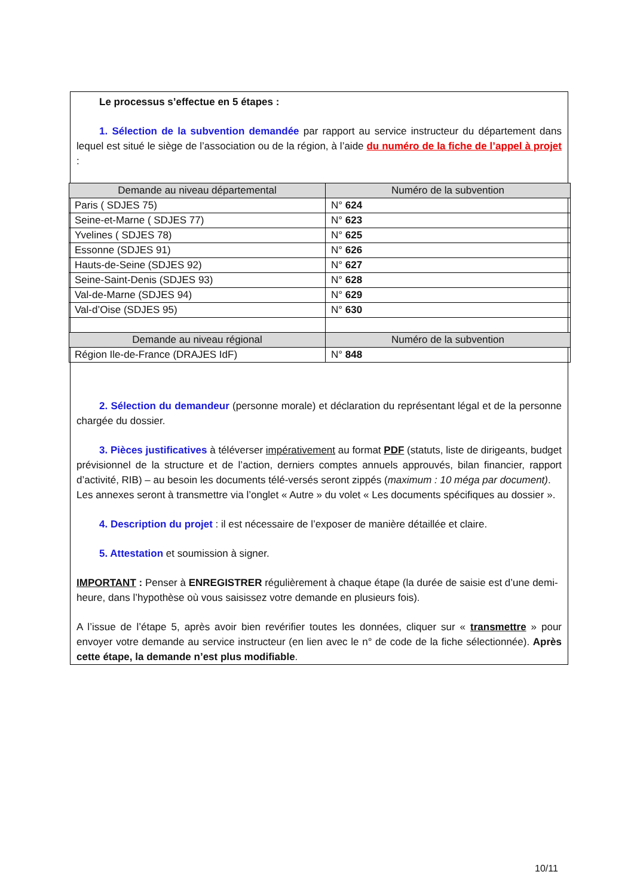Le processus s’effectue en 5 étapes :
1. Sélection de la subvention demandée par rapport au service instructeur du département dans lequel est situé le siège de l’association ou de la région, à l’aide du numéro de la fiche de l’appel à projet :
| Demande au niveau départemental | Numéro de la subvention |
| --- | --- |
| Paris ( SDJES 75) | N° 624 |
| Seine-et-Marne ( SDJES 77) | N° 623 |
| Yvelines ( SDJES 78) | N° 625 |
| Essonne (SDJES 91) | N° 626 |
| Hauts-de-Seine (SDJES 92) | N° 627 |
| Seine-Saint-Denis (SDJES 93) | N° 628 |
| Val-de-Marne (SDJES 94) | N° 629 |
| Val-d’Oise (SDJES 95) | N° 630 |
| Demande au niveau régional | Numéro de la subvention |
| Région Ile-de-France (DRAJES IdF) | N° 848 |
2. Sélection du demandeur (personne morale) et déclaration du représentant légal et de la personne chargée du dossier.
3. Pièces justificatives à téléverser impérativement au format PDF (statuts, liste de dirigeants, budget prévisionnel de la structure et de l’action, derniers comptes annuels approuvés, bilan financier, rapport d’activité, RIB) – au besoin les documents télé-versés seront zippés (maximum : 10 méga par document).
Les annexes seront à transmettre via l’onglet « Autre » du volet « Les documents spécifiques au dossier ».
4. Description du projet : il est nécessaire de l’exposer de manière détaillée et claire.
5. Attestation et soumission à signer.
IMPORTANT : Penser à ENREGISTRER régulièrement à chaque étape (la durée de saisie est d’une demi-heure, dans l’hypothèse où vous saisissez votre demande en plusieurs fois).
A l’issue de l’étape 5, après avoir bien revérifier toutes les données, cliquer sur « transmettre » pour envoyer votre demande au service instructeur (en lien avec le n° de code de la fiche sélectionnée). Après cette étape, la demande n’est plus modifiable.
10/11